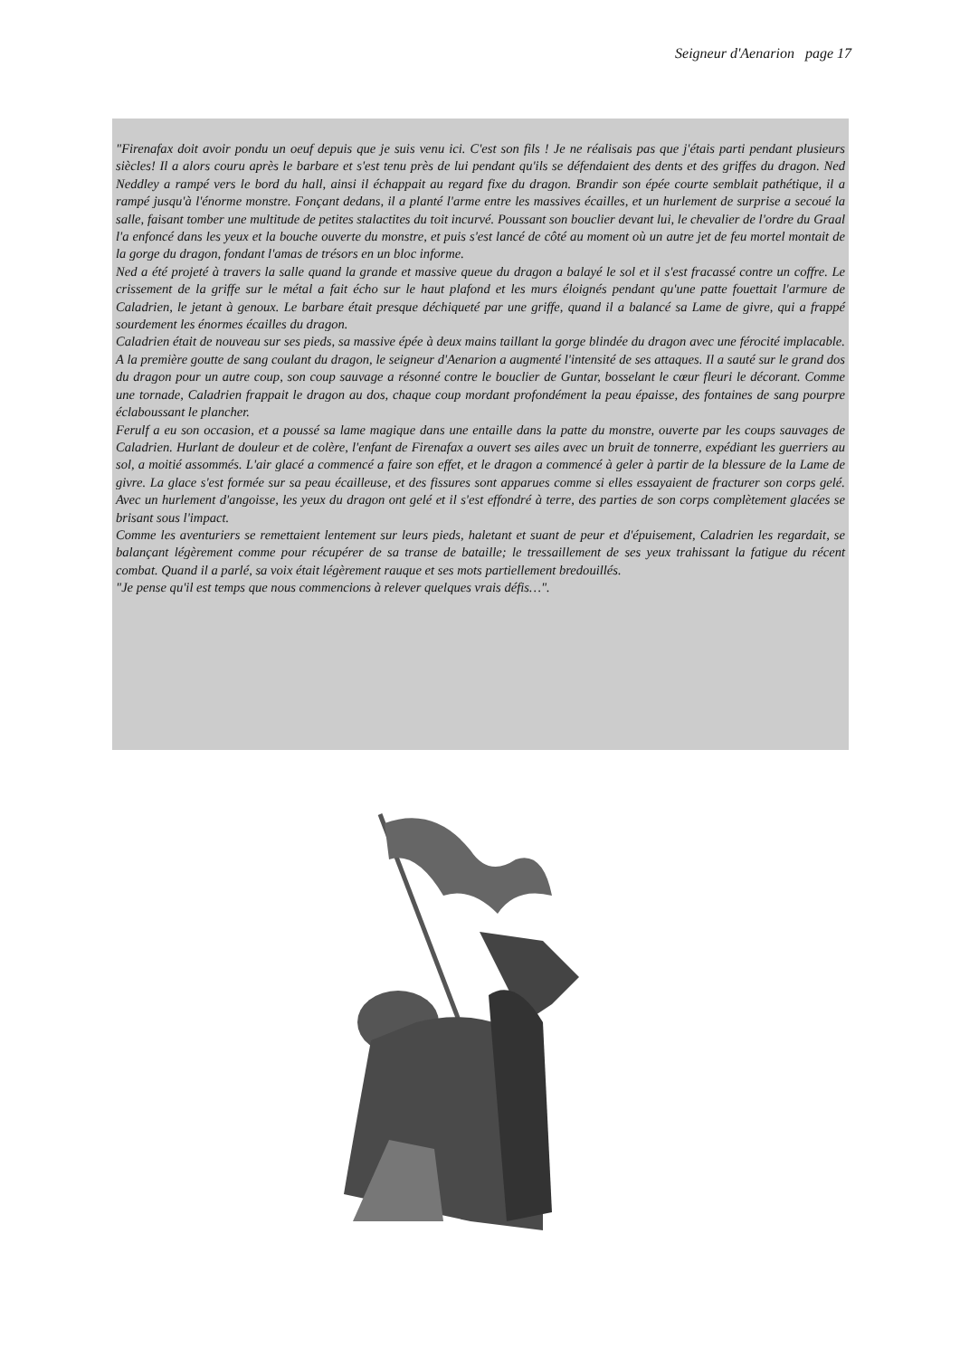Seigneur d'Aenarion page 17
"Firenafax doit avoir pondu un oeuf depuis que je suis venu ici. C'est son fils ! Je ne réalisais pas que j'étais parti pendant plusieurs siècles! Il a alors couru après le barbare et s'est tenu près de lui pendant qu'ils se défendaient des dents et des griffes du dragon. Ned Neddley a rampé vers le bord du hall, ainsi il échappait au regard fixe du dragon. Brandir son épée courte semblait pathétique, il a rampé jusqu'à l'énorme monstre. Fonçant dedans, il a planté l'arme entre les massives écailles, et un hurlement de surprise a secoué la salle, faisant tomber une multitude de petites stalactites du toit incurvé. Poussant son bouclier devant lui, le chevalier de l'ordre du Graal l'a enfoncé dans les yeux et la bouche ouverte du monstre, et puis s'est lancé de côté au moment où un autre jet de feu mortel montait de la gorge du dragon, fondant l'amas de trésors en un bloc informe.
Ned a été projeté à travers la salle quand la grande et massive queue du dragon a balayé le sol et il s'est fracassé contre un coffre. Le crissement de la griffe sur le métal a fait écho sur le haut plafond et les murs éloignés pendant qu'une patte fouettait l'armure de Caladrien, le jetant à genoux. Le barbare était presque déchiqueté par une griffe, quand il a balancé sa Lame de givre, qui a frappé sourdement les énormes écailles du dragon.
Caladrien était de nouveau sur ses pieds, sa massive épée à deux mains taillant la gorge blindée du dragon avec une férocité implacable. A la première goutte de sang coulant du dragon, le seigneur d'Aenarion a augmenté l'intensité de ses attaques. Il a sauté sur le grand dos du dragon pour un autre coup, son coup sauvage a résonné contre le bouclier de Guntar, bosselant le cœur fleuri le décorant. Comme une tornade, Caladrien frappait le dragon au dos, chaque coup mordant profondément la peau épaisse, des fontaines de sang pourpre éclaboussant le plancher.
Ferulf a eu son occasion, et a poussé sa lame magique dans une entaille dans la patte du monstre, ouverte par les coups sauvages de Caladrien. Hurlant de douleur et de colère, l'enfant de Firenafax a ouvert ses ailes avec un bruit de tonnerre, expédiant les guerriers au sol, a moitié assommés. L'air glacé a commencé a faire son effet, et le dragon a commencé à geler à partir de la blessure de la Lame de givre. La glace s'est formée sur sa peau écailleuse, et des fissures sont apparues comme si elles essayaient de fracturer son corps gelé. Avec un hurlement d'angoisse, les yeux du dragon ont gelé et il s'est effondré à terre, des parties de son corps complètement glacées se brisant sous l'impact.
Comme les aventuriers se remettaient lentement sur leurs pieds, haletant et suant de peur et d'épuisement, Caladrien les regardait, se balançant légèrement comme pour récupérer de sa transe de bataille; le tressaillement de ses yeux trahissant la fatigue du récent combat. Quand il a parlé, sa voix était légèrement rauque et ses mots partiellement bredouillés.
"Je pense qu'il est temps que nous commencions à relever quelques vrais défis…".